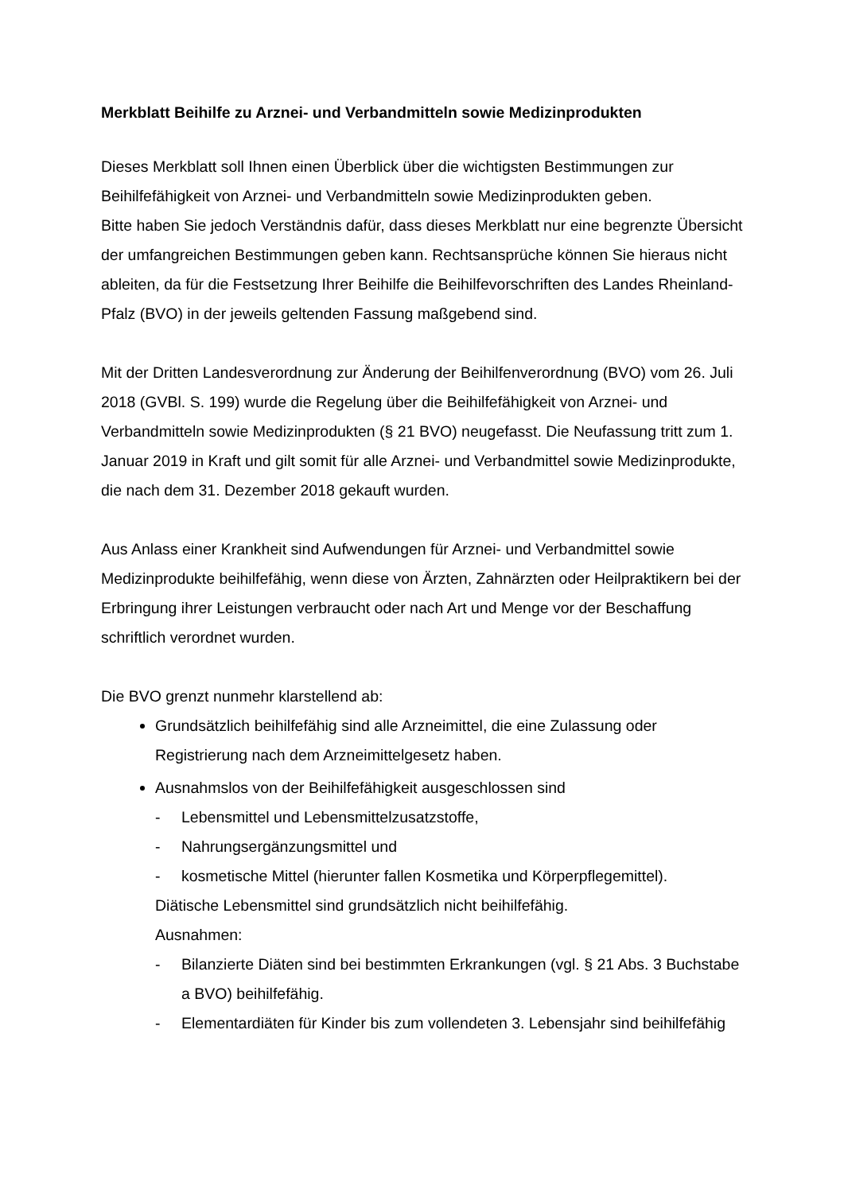Merkblatt Beihilfe zu Arznei- und Verbandmitteln sowie Medizinprodukten
Dieses Merkblatt soll Ihnen einen Überblick über die wichtigsten Bestimmungen zur Beihilfefähigkeit von Arznei- und Verbandmitteln sowie Medizinprodukten geben.
Bitte haben Sie jedoch Verständnis dafür, dass dieses Merkblatt nur eine begrenzte Übersicht der umfangreichen Bestimmungen geben kann. Rechtsansprüche können Sie hieraus nicht ableiten, da für die Festsetzung Ihrer Beihilfe die Beihilfevorschriften des Landes Rheinland-Pfalz (BVO) in der jeweils geltenden Fassung maßgebend sind.
Mit der Dritten Landesverordnung zur Änderung der Beihilfenverordnung (BVO) vom 26. Juli 2018 (GVBl. S. 199) wurde die Regelung über die Beihilfefähigkeit von Arznei- und Verbandmitteln sowie Medizinprodukten (§ 21 BVO) neugefasst. Die Neufassung tritt zum 1. Januar 2019 in Kraft und gilt somit für alle Arznei- und Verbandmittel sowie Medizinprodukte, die nach dem 31. Dezember 2018 gekauft wurden.
Aus Anlass einer Krankheit sind Aufwendungen für Arznei- und Verbandmittel sowie Medizinprodukte beihilfefähig, wenn diese von Ärzten, Zahnärzten oder Heilpraktikern bei der Erbringung ihrer Leistungen verbraucht oder nach Art und Menge vor der Beschaffung schriftlich verordnet wurden.
Die BVO grenzt nunmehr klarstellend ab:
Grundsätzlich beihilfefähig sind alle Arzneimittel, die eine Zulassung oder Registrierung nach dem Arzneimittelgesetz haben.
Ausnahmslos von der Beihilfefähigkeit ausgeschlossen sind
- Lebensmittel und Lebensmittelzusatzstoffe,
- Nahrungsergänzungsmittel und
- kosmetische Mittel (hierunter fallen Kosmetika und Körperpflegemittel).
Diätische Lebensmittel sind grundsätzlich nicht beihilfefähig.
Ausnahmen:
- Bilanzierte Diäten sind bei bestimmten Erkrankungen (vgl. § 21 Abs. 3 Buchstabe a BVO) beihilfefähig.
- Elementardiäten für Kinder bis zum vollendeten 3. Lebensjahr sind beihilfefähig